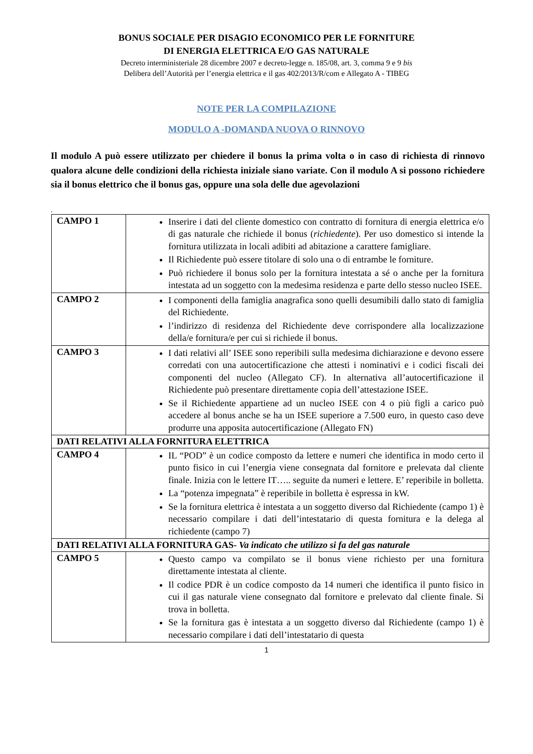BONUS SOCIALE PER DISAGIO ECONOMICO PER LE FORNITURE
DI ENERGIA ELETTRICA E/O GAS NATURALE
Decreto interministeriale 28 dicembre 2007 e decreto-legge n. 185/08, art. 3, comma 9 e 9 bis
Delibera dell’Autorità per l’energia elettrica e il gas 402/2013/R/com e Allegato A - TIBEG
NOTE PER LA COMPILAZIONE
MODULO A -DOMANDA NUOVA O RINNOVO
Il modulo A può essere utilizzato per chiedere il bonus la prima volta o in caso di richiesta di rinnovo qualora alcune delle condizioni della richiesta iniziale siano variate. Con il modulo A si possono richiedere sia il bonus elettrico che il bonus gas, oppure una sola delle due agevolazioni
.
| CAMPO 1 | Inserire i dati del cliente domestico con contratto di fornitura di energia elettrica e/o di gas naturale che richiede il bonus ( richiedente ). Per uso domestico si intende la fornitura utilizzata in locali adibiti ad abitazione a carattere famigliare. Il Richiedente può essere titolare di solo una o di entrambe le forniture. Può richiedere il bonus solo per la fornitura intestata a sé o anche per la fornitura intestata ad un soggetto con la medesima residenza e parte dello stesso nucleo ISEE. |
| CAMPO 2 | I componenti della famiglia anagrafica sono quelli desumibili dallo stato di famiglia del Richiedente. l’indirizzo di residenza del Richiedente deve corrispondere alla localizzazione della/e fornitura/e per cui si richiede il bonus. |
| CAMPO 3 | I dati relativi all’ ISEE sono reperibili sulla medesima dichiarazione e devono essere corredati con una autocertificazione che attesti i nominativi e i codici fiscali dei componenti del nucleo (Allegato CF). In alternativa all’autocertificazione il Richiedente può presentare direttamente copia dell’attestazione ISEE. Se il Richiedente appartiene ad un nucleo ISEE con 4 o più figli a carico può accedere al bonus anche se ha un ISEE superiore a 7.500 euro, in questo caso deve produrre una apposita autocertificazione (Allegato FN) |
| DATI RELATIVI ALLA FORNITURA ELETTRICA | |
| CAMPO 4 | IL “POD” è un codice composto da lettere e numeri che identifica in modo certo il punto fisico in cui l’energia viene consegnata dal fornitore e prelevata dal cliente finale. Inizia con le lettere IT….. seguite da numeri e lettere. E’ reperibile in bolletta. La “potenza impegnata” è reperibile in bolletta è espressa in kW. Se la fornitura elettrica è intestata a un soggetto diverso dal Richiedente (campo 1) è necessario compilare i dati dell’intestatario di questa fornitura e la delega al richiedente (campo 7) |
| DATI RELATIVI ALLA FORNITURA GAS- Va indicato che utilizzo si fa del gas naturale | |
| CAMPO 5 | Questo campo va compilato se il bonus viene richiesto per una fornitura direttamente intestata al cliente. Il codice PDR è un codice composto da 14 numeri che identifica il punto fisico in cui il gas naturale viene consegnato dal fornitore e prelevato dal cliente finale. Si trova in bolletta. Se la fornitura gas è intestata a un soggetto diverso dal Richiedente (campo 1) è necessario compilare i dati dell’intestatario di questa |
1